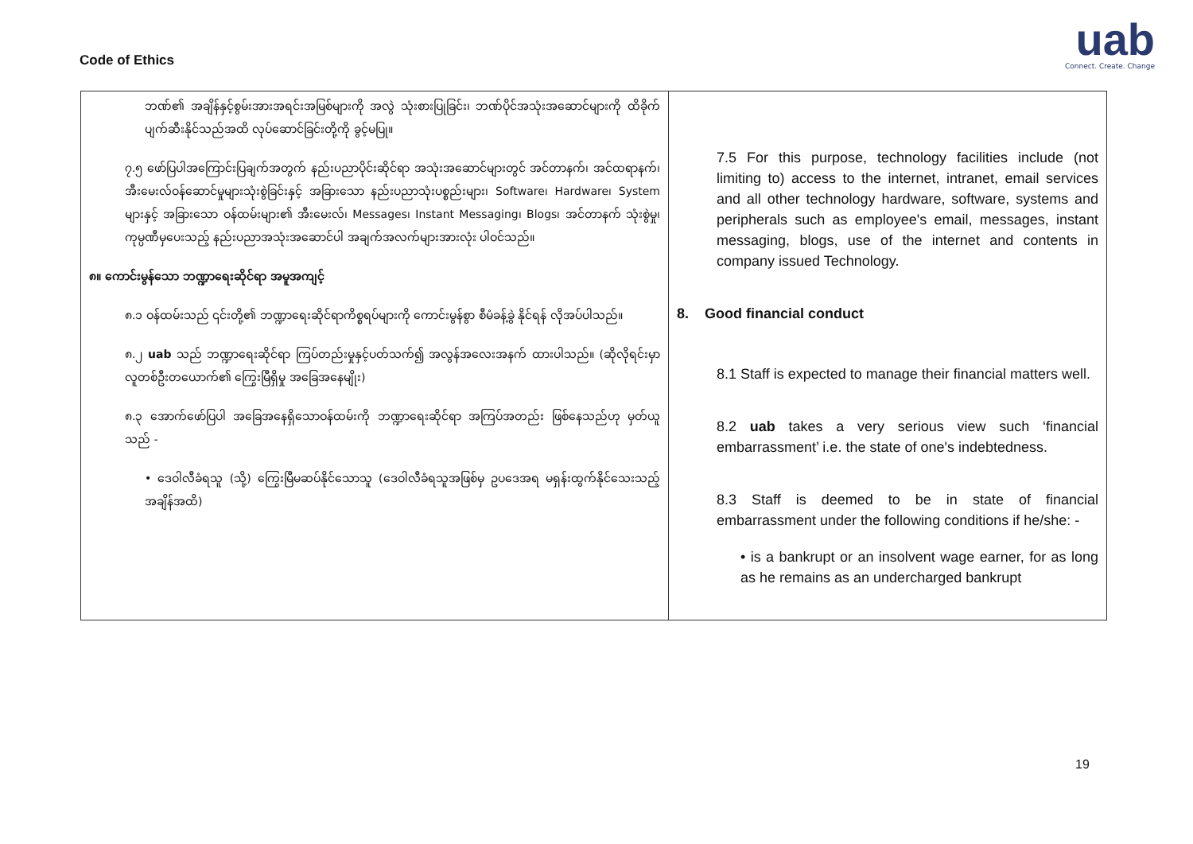Code of Ethics
uab
Connect. Create. Change
| ဘဏ်၏ အချိန်နှင့်စွမ်းအားအရင်းအမြစ်များကို အလွဲ သုံးစားပြုခြင်း၊ ဘဏ်ပိုင်အသုံးအဆောင်များကို ထိခိုက်ပျက်ဆီးနိုင်သည်အထိ လုပ်ဆောင်ခြင်းတို့ကို ခွင့်မပြု။ ၇.၅ ဖော်ပြပါအကြောင်းပြချက်အတွက် နည်းပညာပိုင်းဆိုင်ရာ အသုံးအဆောင်များတွင် အင်တာနက်၊ အင်ထရာနက်၊ အီးမေးလ်ဝန်ဆောင်မှုများသုံးစွဲခြင်းနှင့် အခြားသော နည်းပညာသုံးပစ္စည်းများ၊ Software၊ Hardware၊ System များနှင့် အခြားသော ဝန်ထမ်းများ၏ အီးမေးလ်၊ Messages၊ Instant Messaging၊ Blogs၊ အင်တာနက် သုံးစွဲမှု၊ ကုမ္ပဏီမှပေးသည့် နည်းပညာအသုံးအဆောင်ပါ အချက်အလက်များအားလုံး ပါဝင်သည်။ ၈။ ကောင်းမွန်သော ဘဏ္ဍာရေးဆိုင်ရာ အမူအကျင့် ၈.၁ ဝန်ထမ်းသည် ၎င်းတို့၏ ဘဏ္ဍာရေးဆိုင်ရာကိစ္စရပ်များကို ကောင်းမွန်စွာ စီမံခန့်ခွဲ နိုင်ရန် လိုအပ်ပါသည်။ ၈.၂ uab သည် ဘဏ္ဍာရေးဆိုင်ရာ ကြပ်တည်းမှုနှင့်ပတ်သက်၍ အလွန်အလေးအနက် ထားပါသည်။ (ဆိုလိုရင်းမှာ လူတစ်ဦးတယောက်၏ ကြွေးမြီရှိမှု အခြေအနေမျိုး) ၈.၃ အောက်ဖော်ပြပါ အခြေအနေရှိသောဝန်ထမ်းကို ဘဏ္ဍာရေးဆိုင်ရာ အကြပ်အတည်း ဖြစ်နေသည်ဟု မှတ်ယူသည် - • ဒေဝါလီခံရသူ (သို့) ကြွေးမြီမဆပ်နိုင်သောသူ (ဒေဝါလီခံရသူအဖြစ်မှ ဥပဒေအရ မရှန်းထွက်နိုင်သေးသည့် အချိန်အထိ) | 7.5 For this purpose, technology facilities include (not limiting to) access to the internet, intranet, email services and all other technology hardware, software, systems and peripherals such as employee's email, messages, instant messaging, blogs, use of the internet and contents in company issued Technology. 8. Good financial conduct 8.1 Staff is expected to manage their financial matters well. 8.2 uab takes a very serious view such ‘financial embarrassment’ i.e. the state of one's indebtedness. 8.3 Staff is deemed to be in state of financial embarrassment under the following conditions if he/she: - • is a bankrupt or an insolvent wage earner, for as long as he remains as an undercharged bankrupt |
19